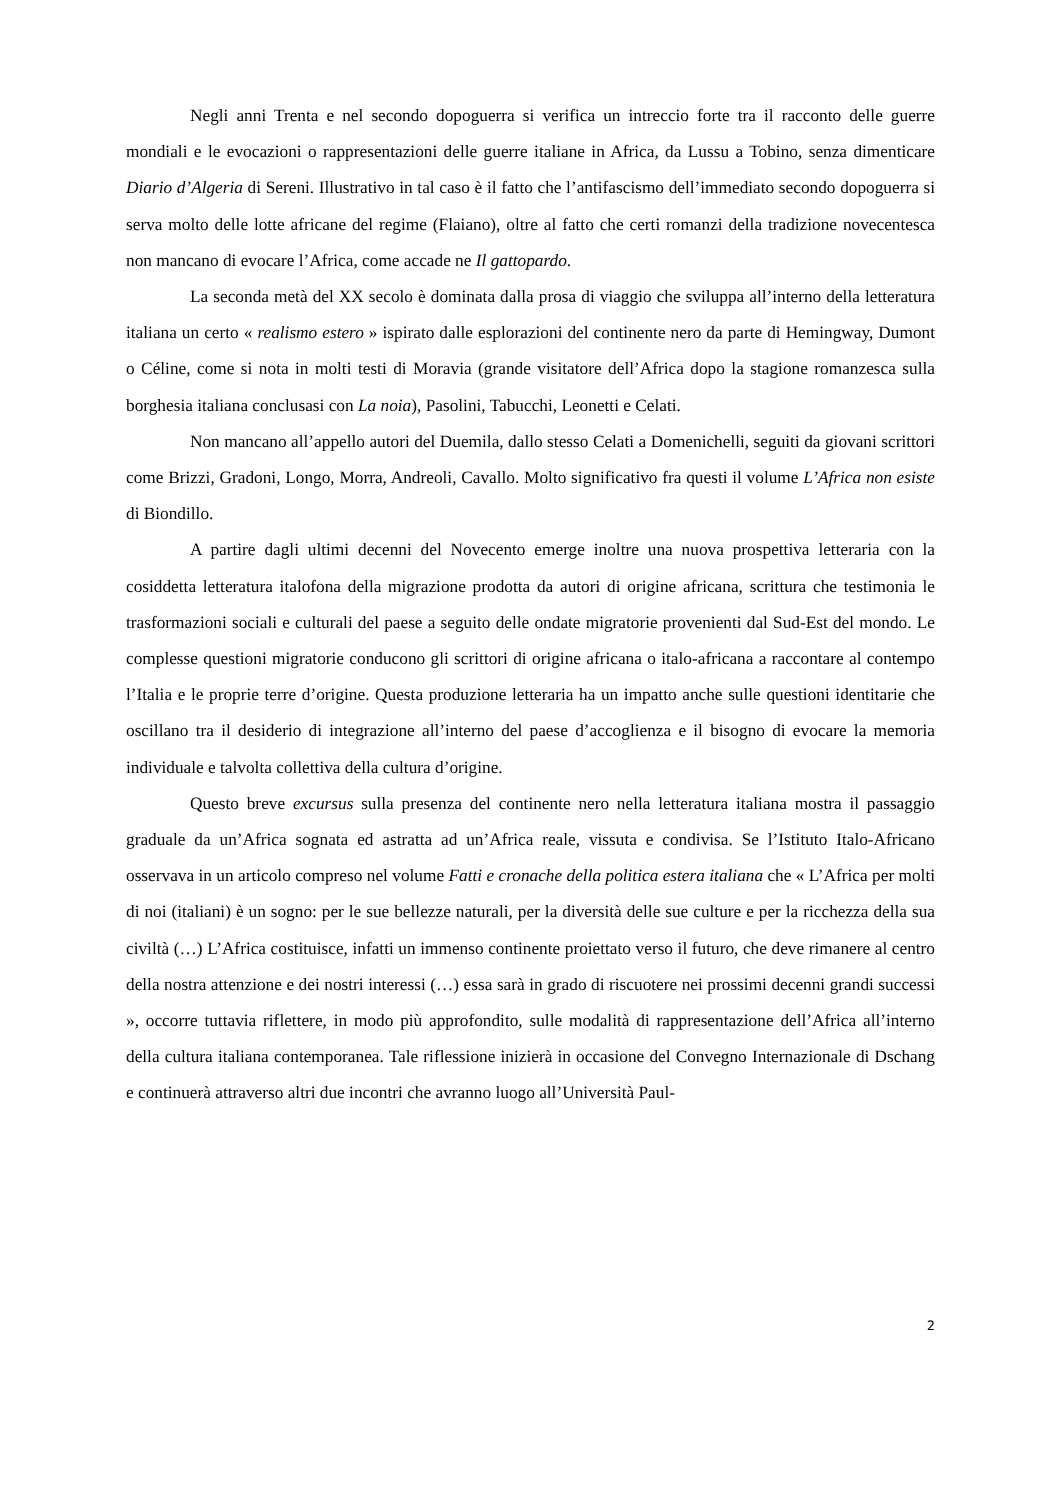Negli anni Trenta e nel secondo dopoguerra si verifica un intreccio forte tra il racconto delle guerre mondiali e le evocazioni o rappresentazioni delle guerre italiane in Africa, da Lussu a Tobino, senza dimenticare Diario d’Algeria di Sereni. Illustrativo in tal caso è il fatto che l’antifascismo dell’immediato secondo dopoguerra si serva molto delle lotte africane del regime (Flaiano), oltre al fatto che certi romanzi della tradizione novecentesca non mancano di evocare l’Africa, come accade ne Il gattopardo.
La seconda metà del XX secolo è dominata dalla prosa di viaggio che sviluppa all’interno della letteratura italiana un certo « realismo estero » ispirato dalle esplorazioni del continente nero da parte di Hemingway, Dumont o Céline, come si nota in molti testi di Moravia (grande visitatore dell’Africa dopo la stagione romanzesca sulla borghesia italiana conclusasi con La noia), Pasolini, Tabucchi, Leonetti e Celati.
Non mancano all’appello autori del Duemila, dallo stesso Celati a Domenichelli, seguiti da giovani scrittori come Brizzi, Gradoni, Longo, Morra, Andreoli, Cavallo. Molto significativo fra questi il volume L’Africa non esiste di Biondillo.
A partire dagli ultimi decenni del Novecento emerge inoltre una nuova prospettiva letteraria con la cosiddetta letteratura italofona della migrazione prodotta da autori di origine africana, scrittura che testimonia le trasformazioni sociali e culturali del paese a seguito delle ondate migratorie provenienti dal Sud-Est del mondo. Le complesse questioni migratorie conducono gli scrittori di origine africana o italo-africana a raccontare al contempo l’Italia e le proprie terre d’origine. Questa produzione letteraria ha un impatto anche sulle questioni identitarie che oscillano tra il desiderio di integrazione all’interno del paese d’accoglienza e il bisogno di evocare la memoria individuale e talvolta collettiva della cultura d’origine.
Questo breve excursus sulla presenza del continente nero nella letteratura italiana mostra il passaggio graduale da un’Africa sognata ed astratta ad un’Africa reale, vissuta e condivisa. Se l’Istituto Italo-Africano osservava in un articolo compreso nel volume Fatti e cronache della politica estera italiana che « L’Africa per molti di noi (italiani) è un sogno: per le sue bellezze naturali, per la diversità delle sue culture e per la ricchezza della sua civiltà (…) L’Africa costituisce, infatti un immenso continente proiettato verso il futuro, che deve rimanere al centro della nostra attenzione e dei nostri interessi (…) essa sarà in grado di riscuotere nei prossimi decenni grandi successi », occorre tuttavia riflettere, in modo più approfondito, sulle modalità di rappresentazione dell’Africa all’interno della cultura italiana contemporanea. Tale riflessione inizierà in occasione del Convegno Internazionale di Dschang e continuerà attraverso altri due incontri che avranno luogo all’Università Paul-
2